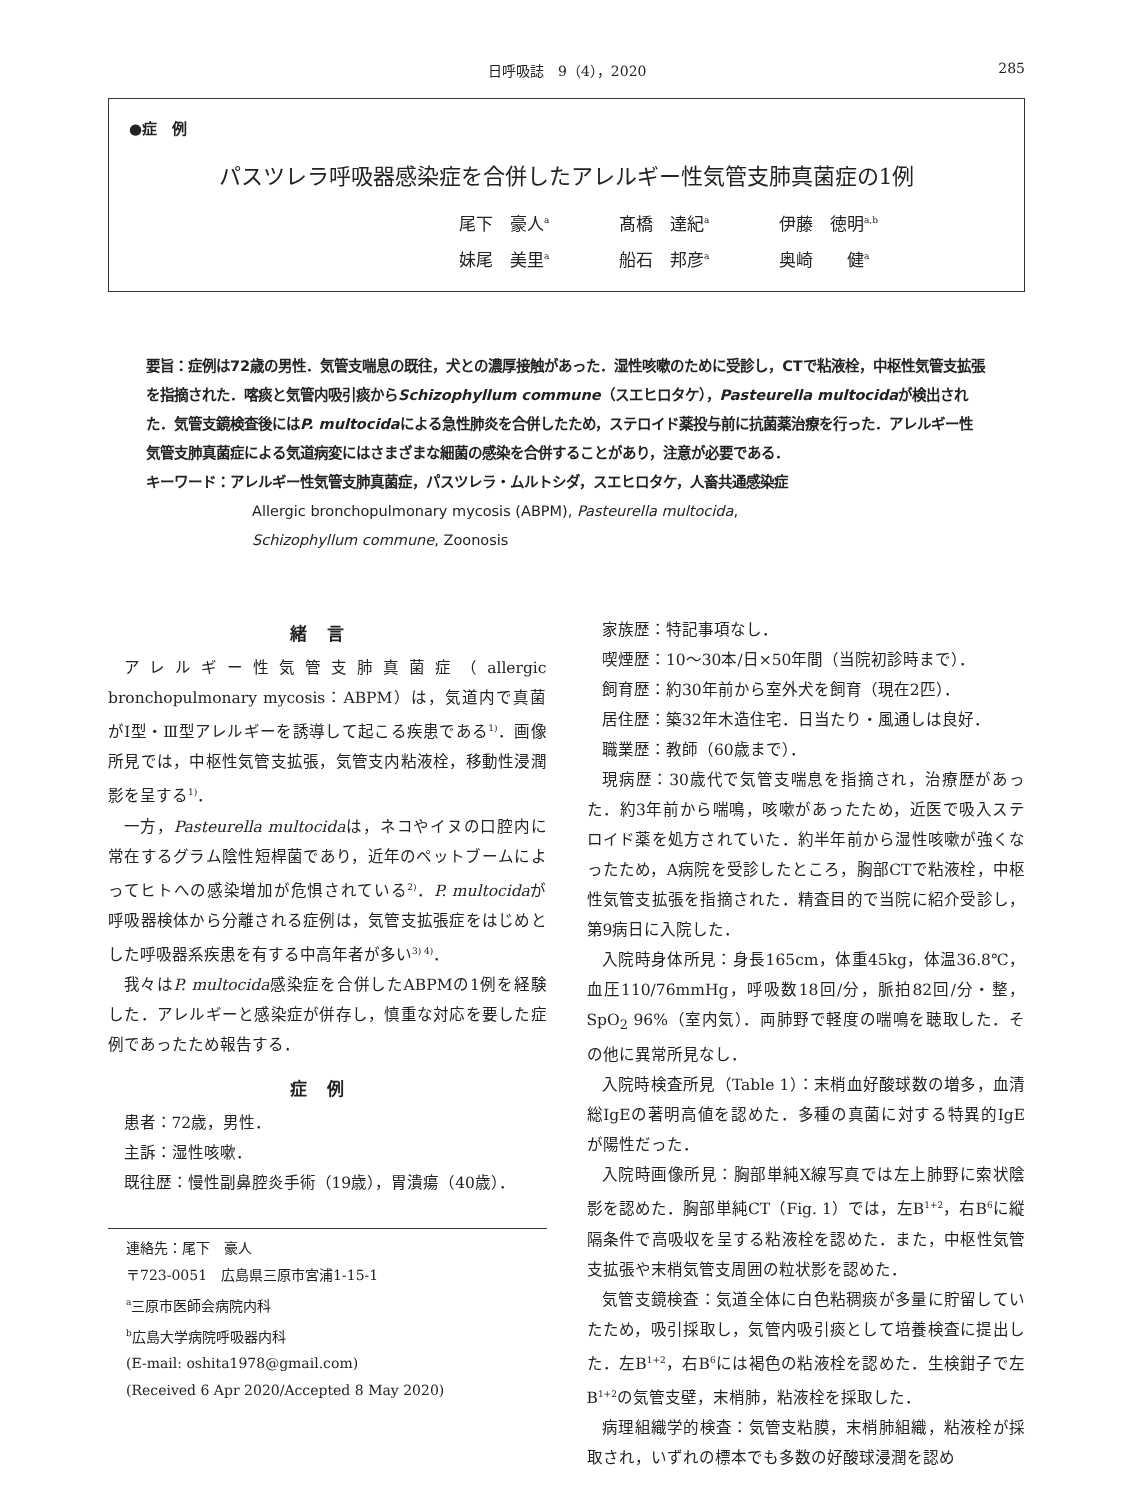日呼吸誌　9（4），2020 285
●症　例
パスツレラ呼吸器感染症を合併したアレルギー性気管支肺真菌症の1例
尾下　豪人<sup>a</sup> 髙橋　達紀<sup>a</sup> 伊藤　徳明<sup>a,b</sup>
妹尾　美里<sup>a</sup> 船石　邦彦<sup>a</sup> 奥崎　　健<sup>a</sup>
要旨：症例は72歳の男性．気管支喘息の既往，犬との濃厚接触があった．湿性咳嗽のために受診し，CTで粘液栓，中枢性気管支拡張を指摘された．喀痰と気管内吸引痰からSchizophyllum commune（スエヒロタケ），Pasteurella multocidaが検出された．気管支鏡検査後にはP. multocidaによる急性肺炎を合併したため，ステロイド薬投与前に抗菌薬治療を行った．アレルギー性気管支肺真菌症による気道病変にはさまざまな細菌の感染を合併することがあり，注意が必要である．
キーワード：アレルギー性気管支肺真菌症，パスツレラ・ムルトシダ，スエヒロタケ，人畜共通感染症
Allergic bronchopulmonary mycosis (ABPM), Pasteurella multocida,
Schizophyllum commune, Zoonosis
緒言
アレルギー性気管支肺真菌症（allergic bronchopulmonary mycosis：ABPM）は，気道内で真菌がⅠ型・Ⅲ型アレルギーを誘導して起こる疾患である<sup>1)</sup>．画像所見では，中枢性気管支拡張，気管支内粘液栓，移動性浸潤影を呈する<sup>1)</sup>．
一方，Pasteurella multocidaは，ネコやイヌの口腔内に常在するグラム陰性短桿菌であり，近年のペットブームによってヒトへの感染増加が危惧されている<sup>2)</sup>．P. multocidaが呼吸器検体から分離される症例は，気管支拡張症をはじめとした呼吸器系疾患を有する中高年者が多い<sup>3) 4)</sup>．
我々はP. multocida感染症を合併したABPMの1例を経験した．アレルギーと感染症が併存し，慎重な対応を要した症例であったため報告する．
症例
患者：72歳，男性．
主訴：湿性咳嗽．
既往歴：慢性副鼻腔炎手術（19歳），胃潰瘍（40歳）．
連絡先：尾下　豪人
〒723-0051　広島県三原市宮浦1-15-1
<sup>a</sup> 三原市医師会病院内科
<sup>b</sup> 広島大学病院呼吸器内科
(E-mail: oshita1978@gmail.com)
(Received 6 Apr 2020/Accepted 8 May 2020)
家族歴：特記事項なし．
喫煙歴：10〜30本/日×50年間（当院初診時まで）．
飼育歴：約30年前から室外犬を飼育（現在2匹）．
居住歴：築32年木造住宅．日当たり・風通しは良好．
職業歴：教師（60歳まで）．
現病歴：30歳代で気管支喘息を指摘され，治療歴があった．約3年前から喘鳴，咳嗽があったため，近医で吸入ステロイド薬を処方されていた．約半年前から湿性咳嗽が強くなったため，A病院を受診したところ，胸部CTで粘液栓，中枢性気管支拡張を指摘された．精査目的で当院に紹介受診し，第9病日に入院した．
入院時身体所見：身長165cm，体重45kg，体温36.8℃，血圧110/76mmHg，呼吸数18回/分，脈拍82回/分・整，SpO<sub>2</sub> 96%（室内気）．両肺野で軽度の喘鳴を聴取した．その他に異常所見なし．
入院時検査所見（Table 1）：末梢血好酸球数の増多，血清総IgEの著明高値を認めた．多種の真菌に対する特異的IgEが陽性だった．
入院時画像所見：胸部単純X線写真では左上肺野に索状陰影を認めた．胸部単純CT（Fig. 1）では，左B<sup>1+2</sup>，右B<sup>6</sup>に縦隔条件で高吸収を呈する粘液栓を認めた．また，中枢性気管支拡張や末梢気管支周囲の粒状影を認めた．
気管支鏡検査：気道全体に白色粘稠痰が多量に貯留していたため，吸引採取し，気管内吸引痰として培養検査に提出した．左B<sup>1+2</sup>，右B<sup>6</sup>には褐色の粘液栓を認めた．生検鉗子で左B<sup>1+2</sup>の気管支壁，末梢肺，粘液栓を採取した．
病理組織学的検査：気管支粘膜，末梢肺組織，粘液栓が採取され，いずれの標本でも多数の好酸球浸潤を認め